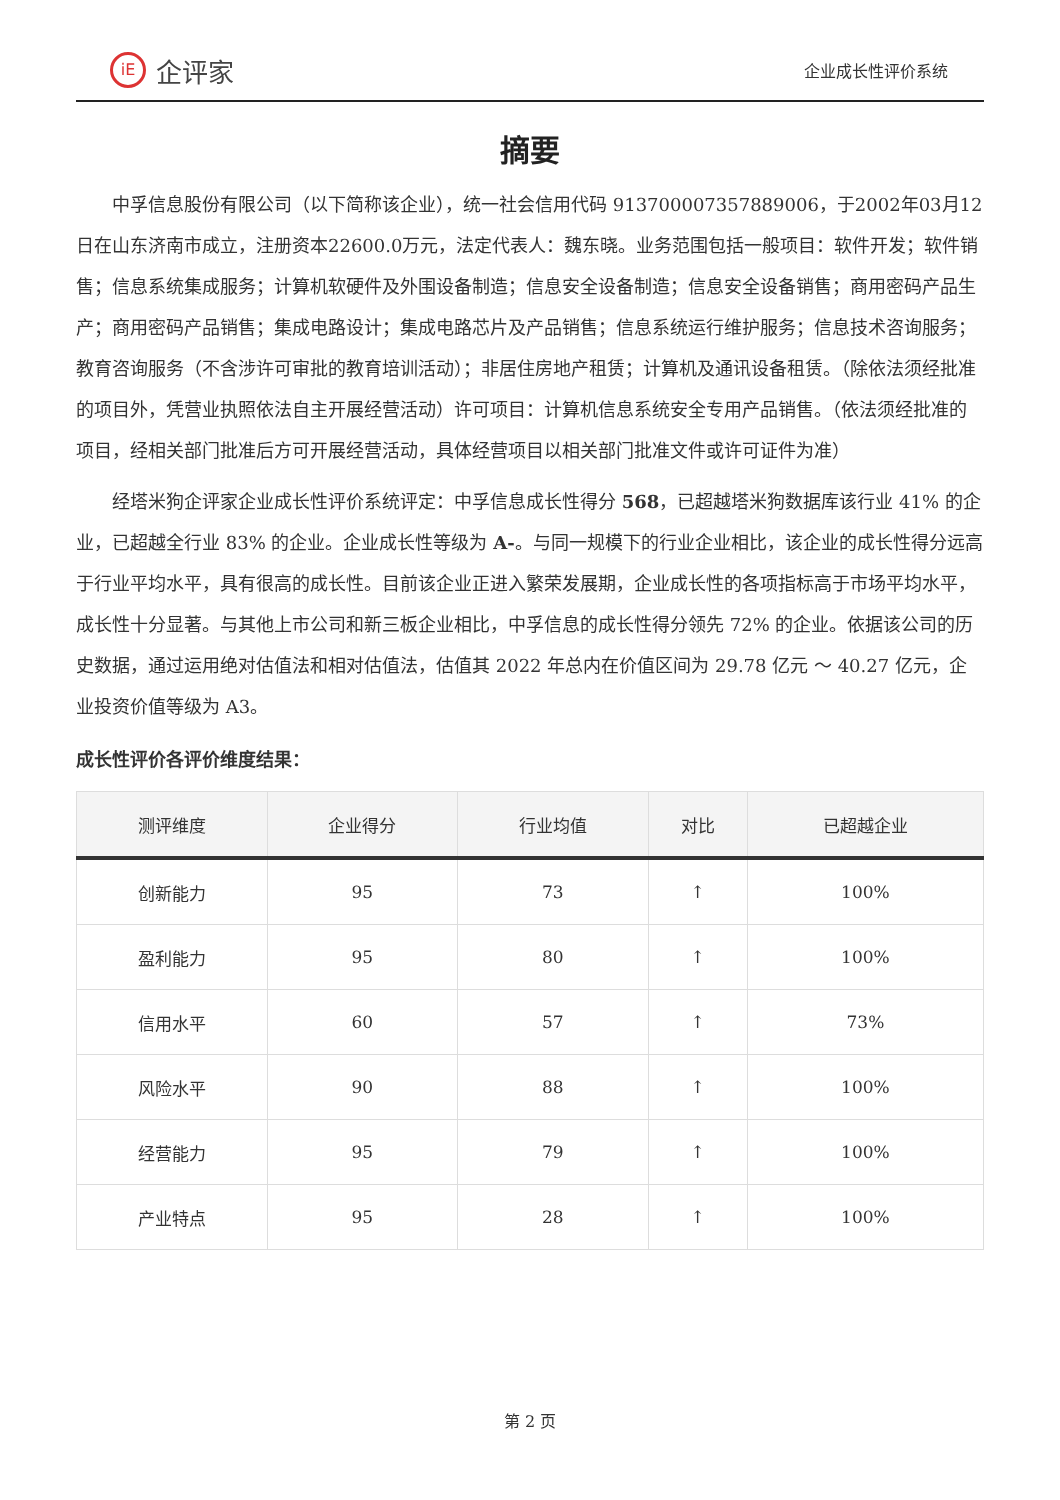iE 企评家
企业成长性评价系统
摘要
中孚信息股份有限公司（以下简称该企业），统一社会信用代码 913700007357889006，于2002年03月12日在山东济南市成立，注册资本22600.0万元，法定代表人：魏东晓。业务范围包括一般项目：软件开发；软件销售；信息系统集成服务；计算机软硬件及外围设备制造；信息安全设备制造；信息安全设备销售；商用密码产品生产；商用密码产品销售；集成电路设计；集成电路芯片及产品销售；信息系统运行维护服务；信息技术咨询服务；教育咨询服务（不含涉许可审批的教育培训活动）；非居住房地产租赁；计算机及通讯设备租赁。（除依法须经批准的项目外，凭营业执照依法自主开展经营活动）许可项目：计算机信息系统安全专用产品销售。（依法须经批准的项目，经相关部门批准后方可开展经营活动，具体经营项目以相关部门批准文件或许可证件为准）
经塔米狗企评家企业成长性评价系统评定：中孚信息成长性得分 568，已超越塔米狗数据库该行业 41% 的企业，已超越全行业 83% 的企业。企业成长性等级为 A-。与同一规模下的行业企业相比，该企业的成长性得分远高于行业平均水平，具有很高的成长性。目前该企业正进入繁荣发展期，企业成长性的各项指标高于市场平均水平，成长性十分显著。与其他上市公司和新三板企业相比，中孚信息的成长性得分领先 72% 的企业。依据该公司的历史数据，通过运用绝对估值法和相对估值法，估值其 2022 年总内在价值区间为 29.78 亿元 ～ 40.27 亿元，企业投资价值等级为 A3。
成长性评价各评价维度结果：
| 测评维度 | 企业得分 | 行业均值 | 对比 | 已超越企业 |
| --- | --- | --- | --- | --- |
| 创新能力 | 95 | 73 | ↑ | 100% |
| 盈利能力 | 95 | 80 | ↑ | 100% |
| 信用水平 | 60 | 57 | ↑ | 73% |
| 风险水平 | 90 | 88 | ↑ | 100% |
| 经营能力 | 95 | 79 | ↑ | 100% |
| 产业特点 | 95 | 28 | ↑ | 100% |
第 2 页